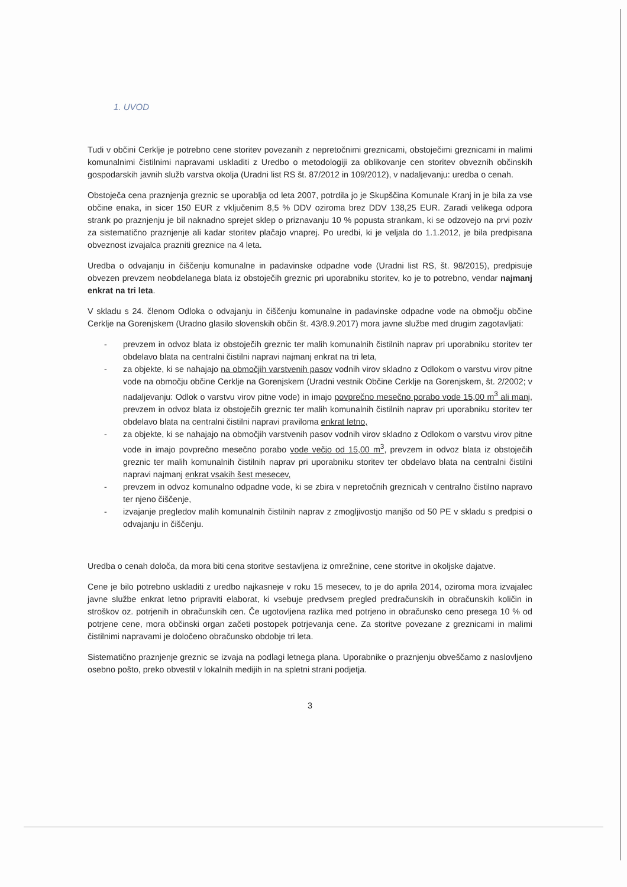1. UVOD
Tudi v občini Cerklje je potrebno cene storitev povezanih z nepretočnimi greznicami, obstoječimi greznicami in malimi komunalnimi čistilnimi napravami uskladiti z Uredbo o metodologiji za oblikovanje cen storitev obveznih občinskih gospodarskih javnih služb varstva okolja (Uradni list RS št. 87/2012 in 109/2012), v nadaljevanju: uredba o cenah.
Obstoječa cena praznjenja greznic se uporablja od leta 2007, potrdila jo je Skupščina Komunale Kranj in je bila za vse občine enaka, in sicer 150 EUR z vključenim 8,5 % DDV oziroma brez DDV 138,25 EUR. Zaradi velikega odpora strank po praznjenju je bil naknadno sprejet sklep o priznavanju 10 % popusta strankam, ki se odzovejo na prvi poziv za sistematično praznjenje ali kadar storitev plačajo vnaprej. Po uredbi, ki je veljala do 1.1.2012, je bila predpisana obveznost izvajalca prazniti greznice na 4 leta.
Uredba o odvajanju in čiščenju komunalne in padavinske odpadne vode (Uradni list RS, št. 98/2015), predpisuje obvezen prevzem neobdelanega blata iz obstoječih greznic pri uporabniku storitev, ko je to potrebno, vendar najmanj enkrat na tri leta.
V skladu s 24. členom Odloka o odvajanju in čiščenju komunalne in padavinske odpadne vode na območju občine Cerklje na Gorenjskem (Uradno glasilo slovenskih občin št. 43/8.9.2017) mora javne službe med drugim zagotavljati:
- prevzem in odvoz blata iz obstoječih greznic ter malih komunalnih čistilnih naprav pri uporabniku storitev ter obdelavo blata na centralni čistilni napravi najmanj enkrat na tri leta,
- za objekte, ki se nahajajo na območjih varstvenih pasov vodnih virov skladno z Odlokom o varstvu virov pitne vode na območju občine Cerklje na Gorenjskem (Uradni vestnik Občine Cerklje na Gorenjskem, št. 2/2002; v nadaljevanju: Odlok o varstvu virov pitne vode) in imajo povprečno mesečno porabo vode 15,00 m<sup>3</sup> ali manj, prevzem in odvoz blata iz obstoječih greznic ter malih komunalnih čistilnih naprav pri uporabniku storitev ter obdelavo blata na centralni čistilni napravi praviloma enkrat letno,
- za objekte, ki se nahajajo na območjih varstvenih pasov vodnih virov skladno z Odlokom o varstvu virov pitne vode in imajo povprečno mesečno porabo vode večjo od 15,00 m<sup>3</sup>, prevzem in odvoz blata iz obstoječih greznic ter malih komunalnih čistilnih naprav pri uporabniku storitev ter obdelavo blata na centralni čistilni napravi najmanj enkrat vsakih šest mesecev,
- prevzem in odvoz komunalno odpadne vode, ki se zbira v nepretočnih greznicah v centralno čistilno napravo ter njeno čiščenje,
- izvajanje pregledov malih komunalnih čistilnih naprav z zmogljivostjo manjšo od 50 PE v skladu s predpisi o odvajanju in čiščenju.
Uredba o cenah določa, da mora biti cena storitve sestavljena iz omrežnine, cene storitve in okoljske dajatve.
Cene je bilo potrebno uskladiti z uredbo najkasneje v roku 15 mesecev, to je do aprila 2014, oziroma mora izvajalec javne službe enkrat letno pripraviti elaborat, ki vsebuje predvsem pregled predračunskih in obračunskih količin in stroškov oz. potrjenih in obračunskih cen. Če ugotovljena razlika med potrjeno in obračunsko ceno presega 10 % od potrjene cene, mora občinski organ začeti postopek potrjevanja cene. Za storitve povezane z greznicami in malimi čistilnimi napravami je določeno obračunsko obdobje tri leta.
Sistematično praznjenje greznic se izvaja na podlagi letnega plana. Uporabnike o praznjenju obveščamo z naslovljeno osebno pošto, preko obvestil v lokalnih medijih in na spletni strani podjetja.
3